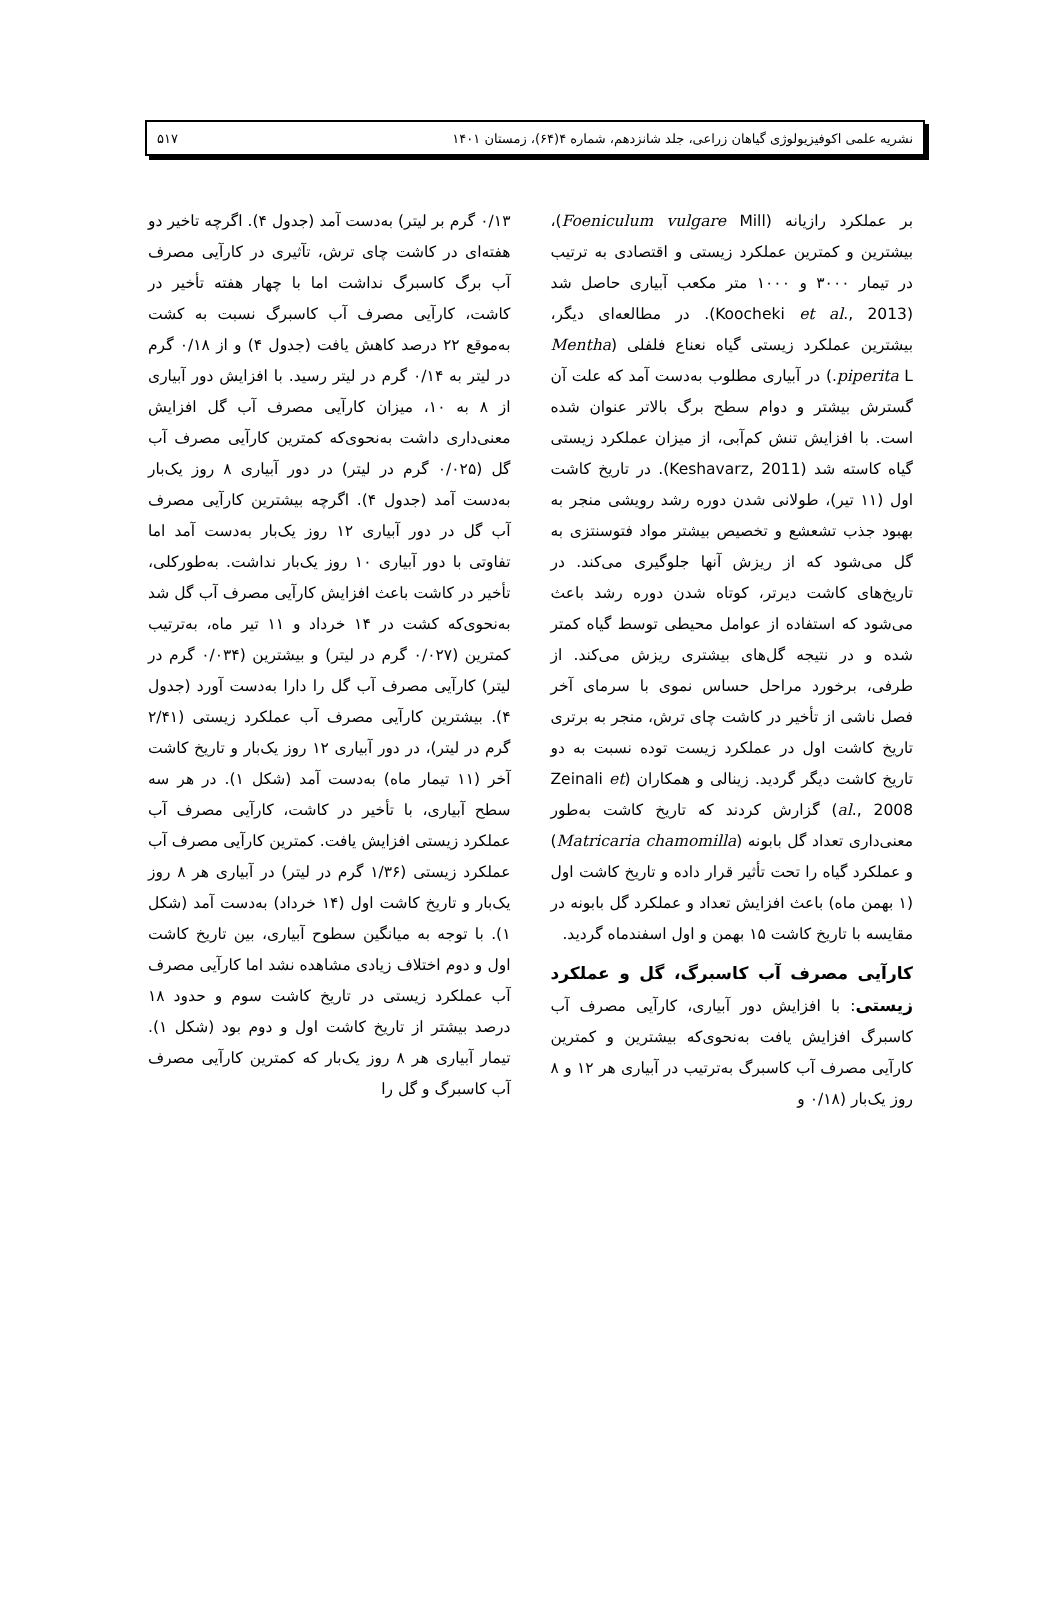نشریه علمی اکوفیزیولوژی گیاهان زراعی، جلد شانزدهم، شماره ۴(۶۴)، زمستان ۱۴۰۱ ۵۱۷
بر عملکرد رازیانه (Foeniculum vulgare Mill)، بیشترین و کمترین عملکرد زیستی و اقتصادی به ترتیب در تیمار ۳۰۰۰ و ۱۰۰۰ متر مکعب آبیاری حاصل شد (Koocheki et al., 2013). در مطالعه‌ای دیگر، بیشترین عملکرد زیستی گیاه نعناع فلفلی (Mentha piperita L.) در آبیاری مطلوب به‌دست آمد که علت آن گسترش بیشتر و دوام سطح برگ بالاتر عنوان شده است. با افزایش تنش کم‌آبی، از میزان عملکرد زیستی گیاه کاسته شد (Keshavarz, 2011). در تاریخ کاشت اول (۱۱ تیر)، طولانی شدن دوره رشد رویشی منجر به بهبود جذب تشعشع و تخصیص بیشتر مواد فتوسنتزی به گل می‌شود که از ریزش آنها جلوگیری می‌کند. در تاریخ‌های کاشت دیرتر، کوتاه شدن دوره رشد باعث می‌شود که استفاده از عوامل محیطی توسط گیاه کمتر شده و در نتیجه گل‌های بیشتری ریزش می‌کند. از طرفی، برخورد مراحل حساس نموی با سرمای آخر فصل ناشی از تأخیر در کاشت چای ترش، منجر به برتری تاریخ کاشت اول در عملکرد زیست توده نسبت به دو تاریخ کاشت دیگر گردید. زینالی و همکاران (Zeinali et al., 2008) گزارش کردند که تاریخ کاشت به‌طور معنی‌داری تعداد گل بابونه (Matricaria chamomilla) و عملکرد گیاه را تحت تأثیر قرار داده و تاریخ کاشت اول (۱ بهمن ماه) باعث افزایش تعداد و عملکرد گل بابونه در مقایسه با تاریخ کاشت ۱۵ بهمن و اول اسفندماه گردید.
کارآیی مصرف آب کاسبرگ، گل و عملکرد زیستی: با افزایش دور آبیاری، کارآیی مصرف آب کاسبرگ افزایش یافت به‌نحوی‌که بیشترین و کمترین کارآیی مصرف آب کاسبرگ به‌ترتیب در آبیاری هر ۱۲ و ۸ روز یک‌بار (۰/۱۸ و
۰/۱۳ گرم بر لیتر) به‌دست آمد (جدول ۴). اگرچه تاخیر دو هفته‌ای در کاشت چای ترش، تآثیری در کارآیی مصرف آب برگ کاسبرگ نداشت اما با چهار هفته تأخیر در کاشت، کارآیی مصرف آب کاسبرگ نسبت به کشت به‌موقع ۲۲ درصد کاهش یافت (جدول ۴) و از ۰/۱۸ گرم در لیتر به ۰/۱۴ گرم در لیتر رسید. با افزایش دور آبیاری از ۸ به ۱۰، میزان کارآیی مصرف آب گل افزایش معنی‌داری داشت به‌نحوی‌که کمترین کارآیی مصرف آب گل (۰/۰۲۵ گرم در لیتر) در دور آبیاری ۸ روز یک‌بار به‌دست آمد (جدول ۴). اگرچه بیشترین کارآیی مصرف آب گل در دور آبیاری ۱۲ روز یک‌بار به‌دست آمد اما تفاوتی با دور آبیاری ۱۰ روز یک‌بار نداشت. به‌طورکلی، تأخیر در کاشت باعث افزایش کارآیی مصرف آب گل شد به‌نحوی‌که کشت در ۱۴ خرداد و ۱۱ تیر ماه، به‌ترتیب کمترین (۰/۰۲۷ گرم در لیتر) و بیشترین (۰/۰۳۴ گرم در لیتر) کارآیی مصرف آب گل را دارا به‌دست آورد (جدول ۴). بیشترین کارآیی مصرف آب عملکرد زیستی (۲/۴۱ گرم در لیتر)، در دور آبیاری ۱۲ روز یک‌بار و تاریخ کاشت آخر (۱۱ تیمار ماه) به‌دست آمد (شکل ۱). در هر سه سطح آبیاری، با تأخیر در کاشت، کارآیی مصرف آب عملکرد زیستی افزایش یافت. کمترین کارآیی مصرف آب عملکرد زیستی (۱/۳۶ گرم در لیتر) در آبیاری هر ۸ روز یک‌بار و تاریخ کاشت اول (۱۴ خرداد) به‌دست آمد (شکل ۱). با توجه به میانگین سطوح آبیاری، بین تاریخ کاشت اول و دوم اختلاف زیادی مشاهده نشد اما کارآیی مصرف آب عملکرد زیستی در تاریخ کاشت سوم و حدود ۱۸ درصد بیشتر از تاریخ کاشت اول و دوم بود (شکل ۱). تیمار آبیاری هر ۸ روز یک‌بار که کمترین کارآیی مصرف آب کاسبرگ و گل را